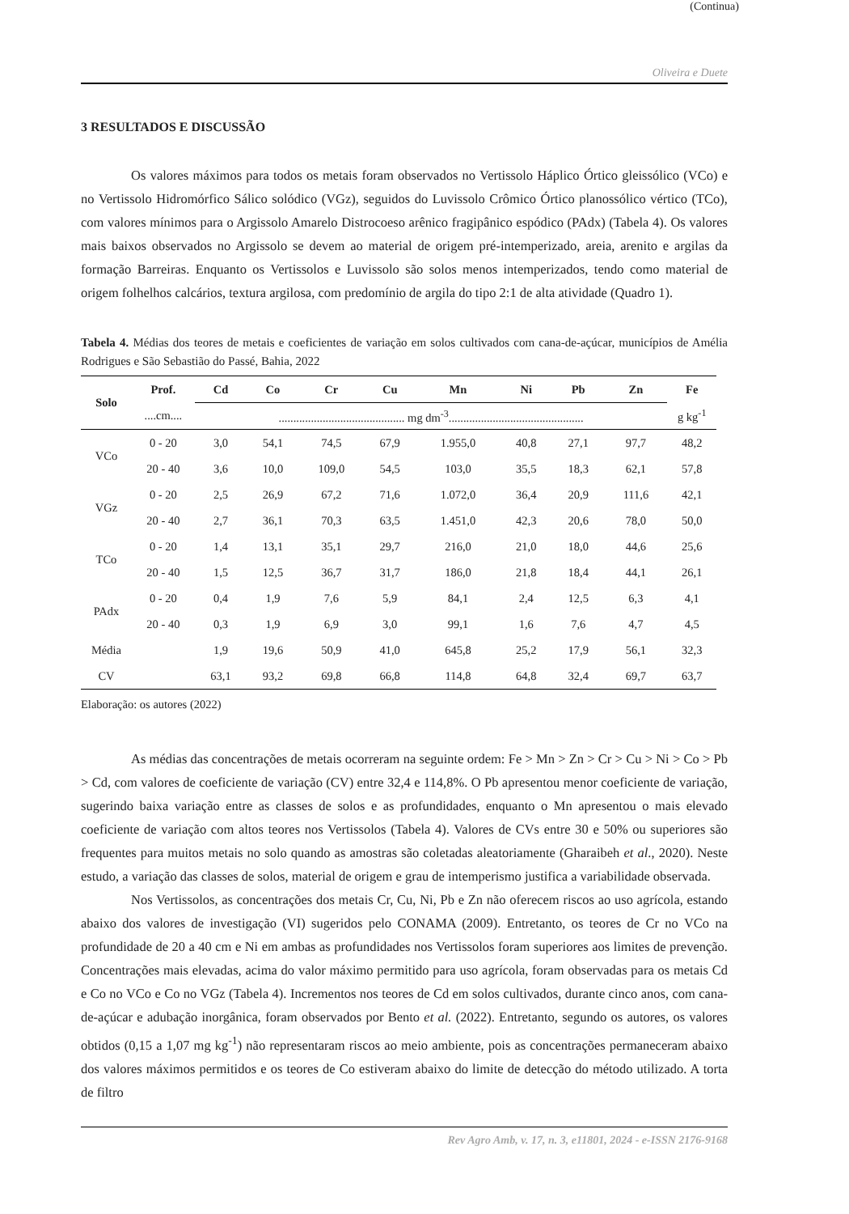(Continua)
Oliveira e Duete
3 RESULTADOS E DISCUSSÃO
Os valores máximos para todos os metais foram observados no Vertissolo Háplico Órtico gleissólico (VCo) e no Vertissolo Hidromórfico Sálico solódico (VGz), seguidos do Luvissolo Crômico Órtico planossólico vértico (TCo), com valores mínimos para o Argissolo Amarelo Distrocoeso arênico fragipânico espódico (PAdx) (Tabela 4). Os valores mais baixos observados no Argissolo se devem ao material de origem pré-intemperizado, areia, arenito e argilas da formação Barreiras. Enquanto os Vertissolos e Luvissolo são solos menos intemperizados, tendo como material de origem folhelhos calcários, textura argilosa, com predomínio de argila do tipo 2:1 de alta atividade (Quadro 1).
Tabela 4. Médias dos teores de metais e coeficientes de variação em solos cultivados com cana-de-açúcar, municípios de Amélia Rodrigues e São Sebastião do Passé, Bahia, 2022
| Solo | Prof. | Cd | Co | Cr | Cu | Mn | Ni | Pb | Zn | Fe |
| --- | --- | --- | --- | --- | --- | --- | --- | --- | --- | --- |
| | ....cm.... | ........................................... mg dm<sup>-3</sup>.............................................. | | | | | | | | g kg<sup>-1</sup> |
| VCo | 0 - 20 | 3,0 | 54,1 | 74,5 | 67,9 | 1.955,0 | 40,8 | 27,1 | 97,7 | 48,2 |
| | 20 - 40 | 3,6 | 10,0 | 109,0 | 54,5 | 103,0 | 35,5 | 18,3 | 62,1 | 57,8 |
| VGz | 0 - 20 | 2,5 | 26,9 | 67,2 | 71,6 | 1.072,0 | 36,4 | 20,9 | 111,6 | 42,1 |
| | 20 - 40 | 2,7 | 36,1 | 70,3 | 63,5 | 1.451,0 | 42,3 | 20,6 | 78,0 | 50,0 |
| TCo | 0 - 20 | 1,4 | 13,1 | 35,1 | 29,7 | 216,0 | 21,0 | 18,0 | 44,6 | 25,6 |
| | 20 - 40 | 1,5 | 12,5 | 36,7 | 31,7 | 186,0 | 21,8 | 18,4 | 44,1 | 26,1 |
| PAdx | 0 - 20 | 0,4 | 1,9 | 7,6 | 5,9 | 84,1 | 2,4 | 12,5 | 6,3 | 4,1 |
| | 20 - 40 | 0,3 | 1,9 | 6,9 | 3,0 | 99,1 | 1,6 | 7,6 | 4,7 | 4,5 |
| Média | | 1,9 | 19,6 | 50,9 | 41,0 | 645,8 | 25,2 | 17,9 | 56,1 | 32,3 |
| CV | | 63,1 | 93,2 | 69,8 | 66,8 | 114,8 | 64,8 | 32,4 | 69,7 | 63,7 |
Elaboração: os autores (2022)
As médias das concentrações de metais ocorreram na seguinte ordem: Fe > Mn > Zn > Cr > Cu > Ni > Co > Pb > Cd, com valores de coeficiente de variação (CV) entre 32,4 e 114,8%. O Pb apresentou menor coeficiente de variação, sugerindo baixa variação entre as classes de solos e as profundidades, enquanto o Mn apresentou o mais elevado coeficiente de variação com altos teores nos Vertissolos (Tabela 4). Valores de CVs entre 30 e 50% ou superiores são frequentes para muitos metais no solo quando as amostras são coletadas aleatoriamente (Gharaibeh et al., 2020). Neste estudo, a variação das classes de solos, material de origem e grau de intemperismo justifica a variabilidade observada.
Nos Vertissolos, as concentrações dos metais Cr, Cu, Ni, Pb e Zn não oferecem riscos ao uso agrícola, estando abaixo dos valores de investigação (VI) sugeridos pelo CONAMA (2009). Entretanto, os teores de Cr no VCo na profundidade de 20 a 40 cm e Ni em ambas as profundidades nos Vertissolos foram superiores aos limites de prevenção. Concentrações mais elevadas, acima do valor máximo permitido para uso agrícola, foram observadas para os metais Cd e Co no VCo e Co no VGz (Tabela 4). Incrementos nos teores de Cd em solos cultivados, durante cinco anos, com cana-de-açúcar e adubação inorgânica, foram observados por Bento et al. (2022). Entretanto, segundo os autores, os valores obtidos (0,15 a 1,07 mg kg<sup>-1</sup>) não representaram riscos ao meio ambiente, pois as concentrações permaneceram abaixo dos valores máximos permitidos e os teores de Co estiveram abaixo do limite de detecção do método utilizado. A torta de filtro
Rev Agro Amb, v. 17, n. 3, e11801, 2024 - e-ISSN 2176-9168